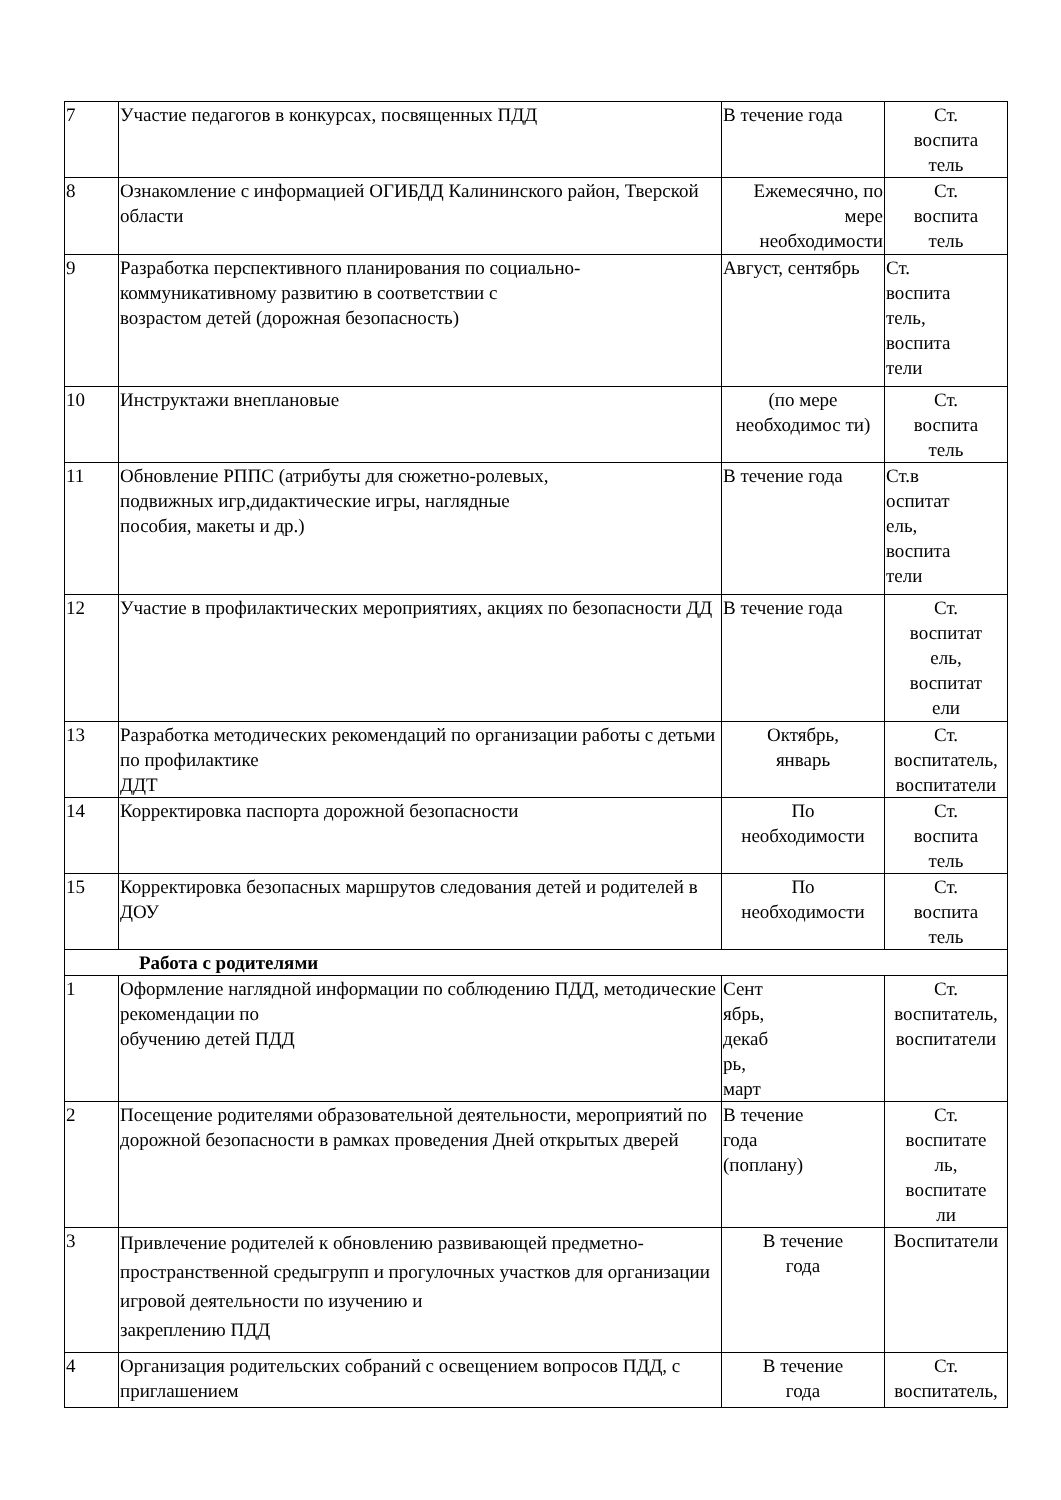| 7 | Участие педагогов в конкурсах, посвященных ПДД | В течение года | Ст. воспита тель |
| 8 | Ознакомление с информацией ОГИБДД Калининского район, Тверской области | Ежемесячно, по мере необходимости | Ст. воспита тель |
| 9 | Разработка перспективного планирования по социально-коммуникативному развитию в соответствии с возрастом детей (дорожная безопасность) | Август, сентябрь | Ст. воспита тель, воспита тели |
| 10 | Инструктажи внеплановые | (по мере необходимос ти) | Ст. воспита тель |
| 11 | Обновление РППС (атрибуты для сюжетно-ролевых, подвижных игр,дидактические игры, наглядные пособия, макеты и др.) | В течение года | Ст.в оспитат ель, воспита тели |
| 12 | Участие в профилактических мероприятиях, акциях по безопасности ДД | В течение года | Ст. воспитат ель, воспитат ели |
| 13 | Разработка методических рекомендаций по организации работы с детьми по профилактике ДДТ | Октябрь, январь | Ст. воспитатель, воспитатели |
| 14 | Корректировка паспорта дорожной безопасности | По необходимости | Ст. воспита тель |
| 15 | Корректировка безопасных маршрутов следования детей и родителей в ДОУ | По необходимости | Ст. воспита тель |
| Работа с родителями | | | |
| 1 | Оформление наглядной информации по соблюдению ПДД, методические рекомендации по обучению детей ПДД | Сент ябрь, декаб рь, март | Ст. воспитатель, воспитатели |
| 2 | Посещение родителями образовательной деятельности, мероприятий по дорожной безопасности в рамках проведения Дней открытых дверей | В течение года (поплану) | Ст. воспитате ль, воспитате ли |
| 3 | Привлечение родителей к обновлению развивающей предметно- пространственной средыгрупп и прогулочных участков для организации игровой деятельности по изучению и закреплению ПДД | В течение года | Воспитатели |
| 4 | Организация родительских собраний с освещением вопросов ПДД, с приглашением | В течение года | Ст. воспитатель, |